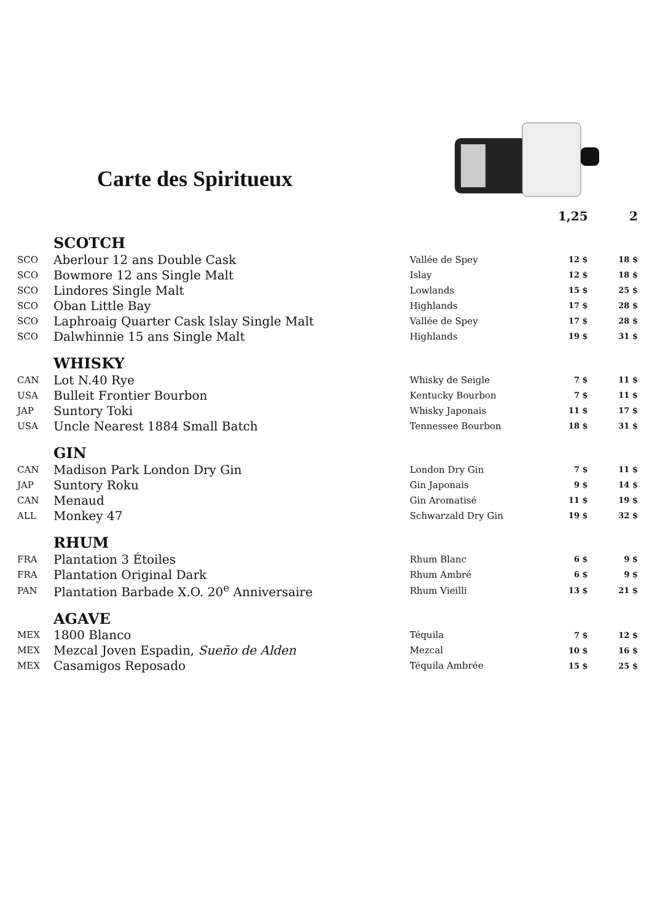Carte des Spiritueux
| | | | 1,25 | 2 |
| --- | --- | --- | --- | --- |
| | SCOTCH | | | |
| SCO | Aberlour 12 ans Double Cask | Vallée de Spey | 12 $ | 18 $ |
| SCO | Bowmore 12 ans Single Malt | Islay | 12 $ | 18 $ |
| SCO | Lindores Single Malt | Lowlands | 15 $ | 25 $ |
| SCO | Oban Little Bay | Highlands | 17 $ | 28 $ |
| SCO | Laphroaig Quarter Cask Islay Single Malt | Vallée de Spey | 17 $ | 28 $ |
| SCO | Dalwhinnie 15 ans Single Malt | Highlands | 19 $ | 31 $ |
| | WHISKY | | | |
| CAN | Lot N.40 Rye | Whisky de Seigle | 7 $ | 11 $ |
| USA | Bulleit Frontier Bourbon | Kentucky Bourbon | 7 $ | 11 $ |
| JAP | Suntory Toki | Whisky Japonais | 11 $ | 17 $ |
| USA | Uncle Nearest 1884 Small Batch | Tennessee Bourbon | 18 $ | 31 $ |
| | GIN | | | |
| CAN | Madison Park London Dry Gin | London Dry Gin | 7 $ | 11 $ |
| JAP | Suntory Roku | Gin Japonais | 9 $ | 14 $ |
| CAN | Menaud | Gin Aromatisé | 11 $ | 19 $ |
| ALL | Monkey 47 | Schwarzald Dry Gin | 19 $ | 32 $ |
| | RHUM | | | |
| FRA | Plantation 3 Étoiles | Rhum Blanc | 6 $ | 9 $ |
| FRA | Plantation Original Dark | Rhum Ambré | 6 $ | 9 $ |
| PAN | Plantation Barbade X.O. 20<sup>e</sup> Anniversaire | Rhum Vieilli | 13 $ | 21 $ |
| | AGAVE | | | |
| MEX | 1800 Blanco | Téquila | 7 $ | 12 $ |
| MEX | Mezcal Joven Espadin, Sueño de Alden | Mezcal | 10 $ | 16 $ |
| MEX | Casamigos Reposado | Téquila Ambrée | 15 $ | 25 $ |